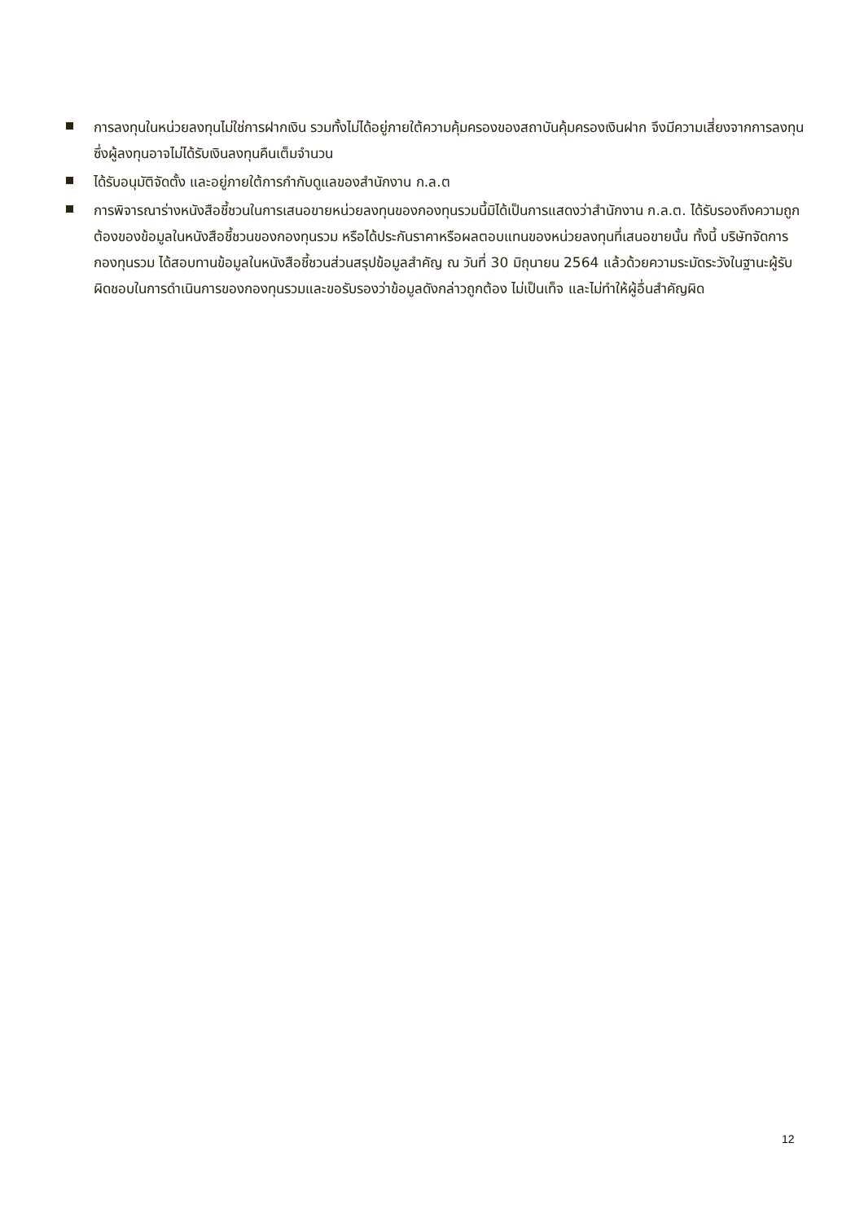การลงทุนในหน่วยลงทุนไม่ใช่การฝากเงิน รวมทั้งไม่ได้อยู่ภายใต้ความคุ้มครองของสถาบันคุ้มครองเงินฝาก จึงมีความเสี่ยงจากการลงทุนซึ่งผู้ลงทุนอาจไม่ได้รับเงินลงทุนคืนเต็มจำนวน
ได้รับอนุมัติจัดตั้ง และอยู่ภายใต้การกำกับดูแลของสำนักงาน ก.ล.ต
การพิจารณาร่างหนังสือชี้ชวนในการเสนอขายหน่วยลงทุนของกองทุนรวมนี้มิได้เป็นการแสดงว่าสำนักงาน ก.ล.ต. ได้รับรองถึงความถูกต้องของข้อมูลในหนังสือชี้ชวนของกองทุนรวม หรือได้ประกันราคาหรือผลตอบแทนของหน่วยลงทุนที่เสนอขายนั้น ทั้งนี้ บริษัทจัดการกองทุนรวม ได้สอบทานข้อมูลในหนังสือชี้ชวนส่วนสรุปข้อมูลสำคัญ ณ วันที่ 30 มิถุนายน 2564 แล้วด้วยความระมัดระวังในฐานะผู้รับผิดชอบในการดำเนินการของกองทุนรวมและขอรับรองว่าข้อมูลดังกล่าวถูกต้อง ไม่เป็นเท็จ และไม่ทำให้ผู้อื่นสำคัญผิด
12